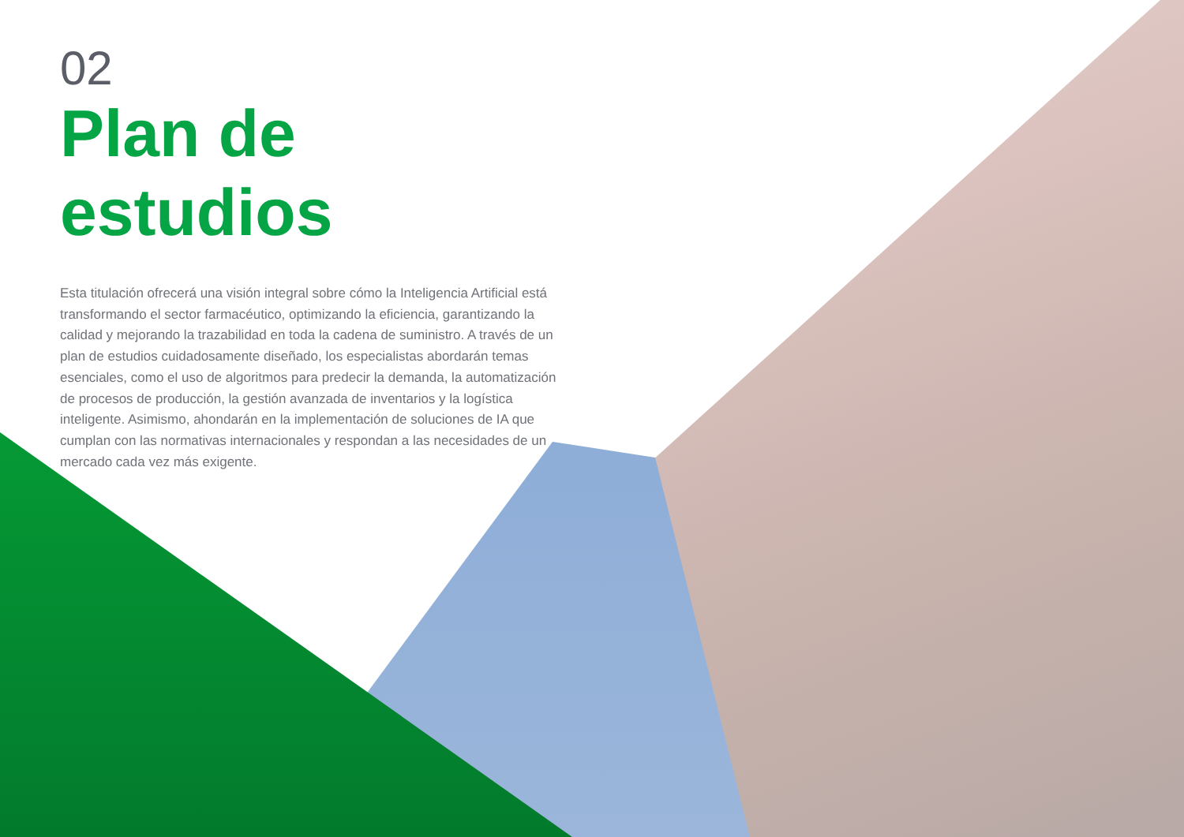02
Plan de estudios
Esta titulación ofrecerá una visión integral sobre cómo la Inteligencia Artificial está transformando el sector farmacéutico, optimizando la eficiencia, garantizando la calidad y mejorando la trazabilidad en toda la cadena de suministro. A través de un plan de estudios cuidadosamente diseñado, los especialistas abordarán temas esenciales, como el uso de algoritmos para predecir la demanda, la automatización de procesos de producción, la gestión avanzada de inventarios y la logística inteligente. Asimismo, ahondarán en la implementación de soluciones de IA que cumplan con las normativas internacionales y respondan a las necesidades de un mercado cada vez más exigente.